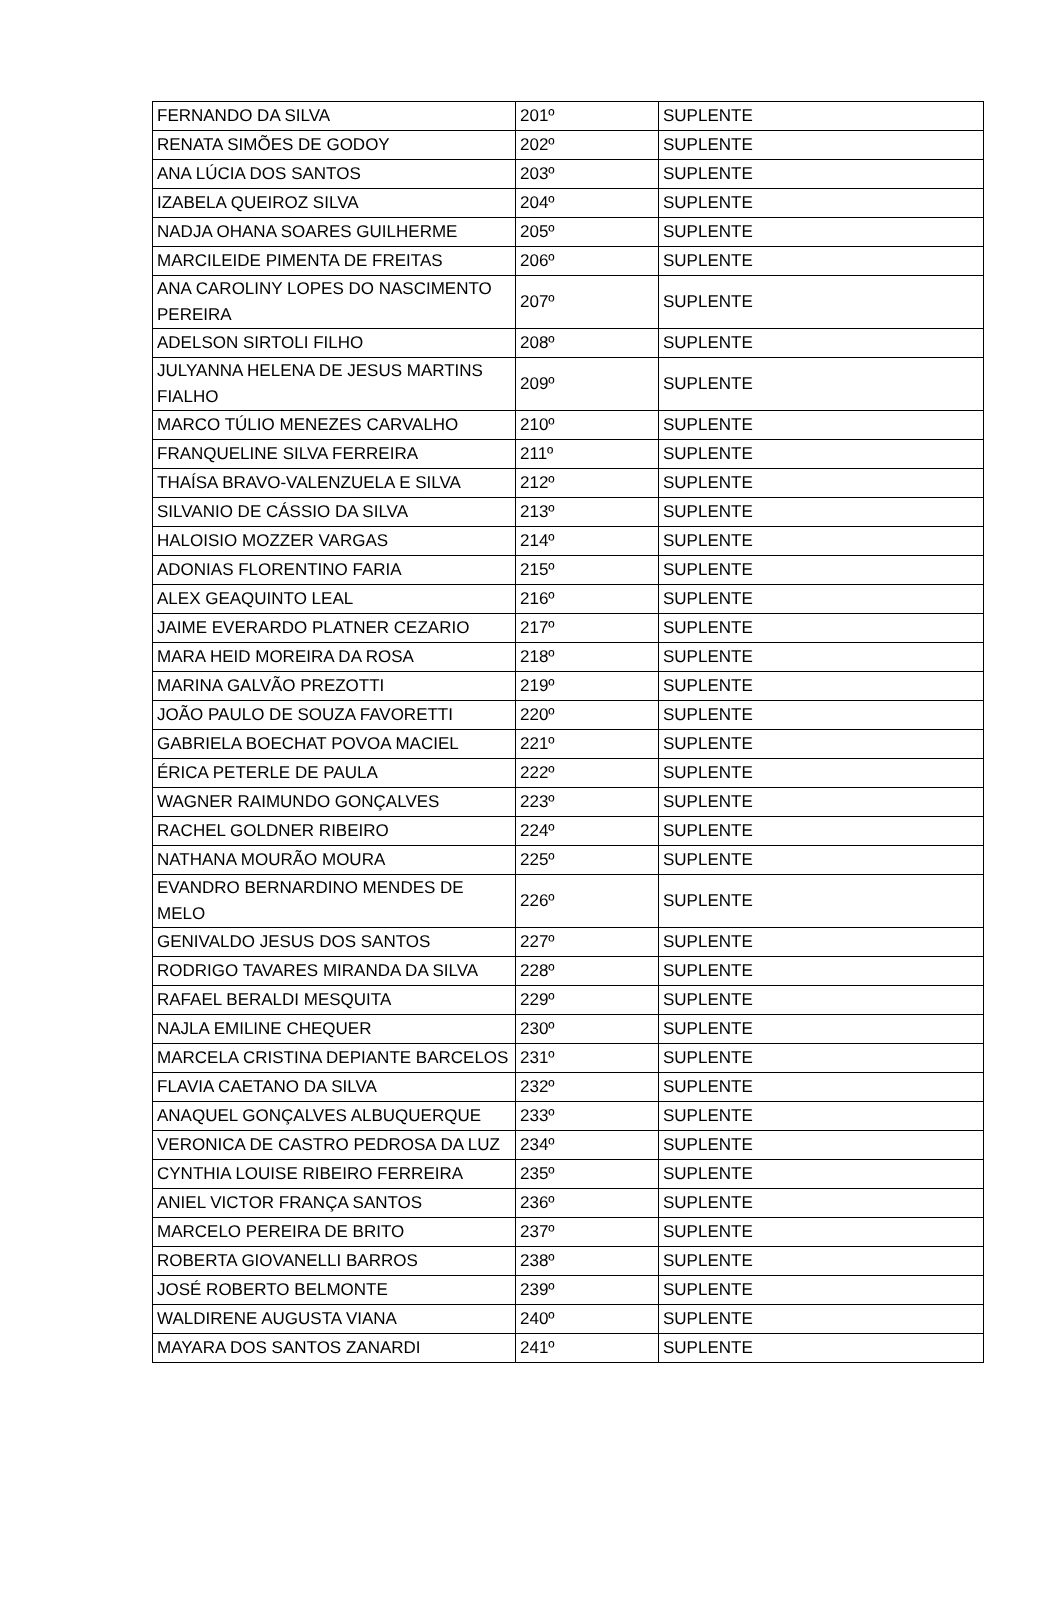| FERNANDO DA SILVA | 201º | SUPLENTE |
| RENATA SIMÕES DE GODOY | 202º | SUPLENTE |
| ANA LÚCIA DOS SANTOS | 203º | SUPLENTE |
| IZABELA QUEIROZ SILVA | 204º | SUPLENTE |
| NADJA OHANA SOARES GUILHERME | 205º | SUPLENTE |
| MARCILEIDE PIMENTA DE FREITAS | 206º | SUPLENTE |
| ANA CAROLINY LOPES DO NASCIMENTO PEREIRA | 207º | SUPLENTE |
| ADELSON SIRTOLI FILHO | 208º | SUPLENTE |
| JULYANNA HELENA DE JESUS MARTINS FIALHO | 209º | SUPLENTE |
| MARCO TÚLIO MENEZES CARVALHO | 210º | SUPLENTE |
| FRANQUELINE SILVA FERREIRA | 211º | SUPLENTE |
| THAÍSA BRAVO-VALENZUELA E SILVA | 212º | SUPLENTE |
| SILVANIO DE CÁSSIO DA SILVA | 213º | SUPLENTE |
| HALOISIO MOZZER VARGAS | 214º | SUPLENTE |
| ADONIAS FLORENTINO FARIA | 215º | SUPLENTE |
| ALEX GEAQUINTO LEAL | 216º | SUPLENTE |
| JAIME EVERARDO PLATNER CEZARIO | 217º | SUPLENTE |
| MARA HEID MOREIRA DA ROSA | 218º | SUPLENTE |
| MARINA GALVÃO PREZOTTI | 219º | SUPLENTE |
| JOÃO PAULO DE SOUZA FAVORETTI | 220º | SUPLENTE |
| GABRIELA BOECHAT POVOA MACIEL | 221º | SUPLENTE |
| ÉRICA PETERLE DE PAULA | 222º | SUPLENTE |
| WAGNER RAIMUNDO GONÇALVES | 223º | SUPLENTE |
| RACHEL GOLDNER RIBEIRO | 224º | SUPLENTE |
| NATHANA MOURÃO MOURA | 225º | SUPLENTE |
| EVANDRO BERNARDINO MENDES DE MELO | 226º | SUPLENTE |
| GENIVALDO JESUS DOS SANTOS | 227º | SUPLENTE |
| RODRIGO TAVARES MIRANDA DA SILVA | 228º | SUPLENTE |
| RAFAEL BERALDI MESQUITA | 229º | SUPLENTE |
| NAJLA EMILINE CHEQUER | 230º | SUPLENTE |
| MARCELA CRISTINA DEPIANTE BARCELOS | 231º | SUPLENTE |
| FLAVIA CAETANO DA SILVA | 232º | SUPLENTE |
| ANAQUEL GONÇALVES ALBUQUERQUE | 233º | SUPLENTE |
| VERONICA DE CASTRO PEDROSA DA LUZ | 234º | SUPLENTE |
| CYNTHIA LOUISE RIBEIRO FERREIRA | 235º | SUPLENTE |
| ANIEL VICTOR FRANÇA SANTOS | 236º | SUPLENTE |
| MARCELO PEREIRA DE BRITO | 237º | SUPLENTE |
| ROBERTA GIOVANELLI BARROS | 238º | SUPLENTE |
| JOSÉ ROBERTO BELMONTE | 239º | SUPLENTE |
| WALDIRENE AUGUSTA VIANA | 240º | SUPLENTE |
| MAYARA DOS SANTOS ZANARDI | 241º | SUPLENTE |